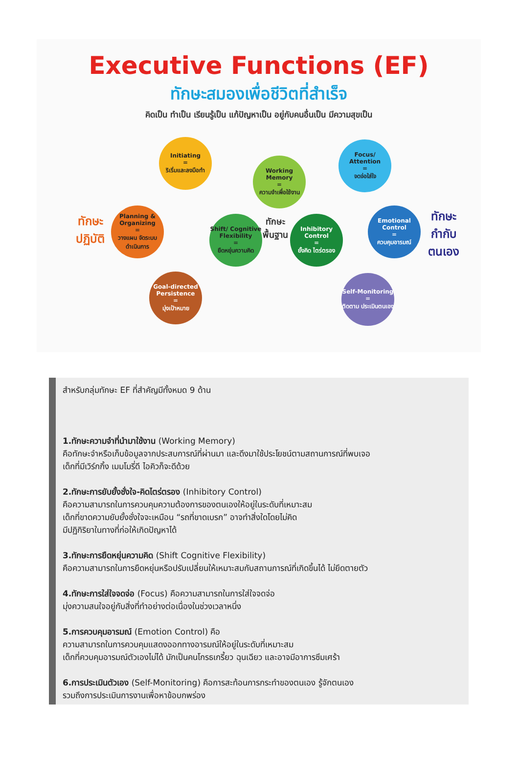Executive Functions (EF)
ทักษะสมองเพื่อชีวิตที่สำเร็จ
คิดเป็น ทำเป็น เรียนรู้เป็น แก้ปัญหาเป็น อยู่กับคนอื่นเป็น มีความสุขเป็น
ทักษะ
ปฏิบัติ
Initiating
=
ริเริ่มและลงมือทำ
Planning & Organizing
=
วางแผน จัดระบบ ดำเนินการ
Goal-directed Persistence
=
มุ่งเป้าหมาย
Working Memory
=
ความจำเพื่อใช้งาน
Shift/ Cognitive Flexibility
=
ยืดหยุ่นความคิด
ทักษะ
พื้นฐาน
Inhibitory Control
=
ยั้งคิด ไตร่ตรอง
Focus/ Attention
=
จดจ่อใส่ใจ
Emotional Control
=
ควบคุมอารมณ์
Self-Monitoring
=
ติดตาม ประเมินตนเอง
ทักษะ
กำกับ
ตนเอง
สำหรับกลุ่มทักษะ EF ที่สำคัญมีทั้งหมด 9 ด้าน
1.ทักษะความจำที่นำมาใช้งาน (Working Memory)
คือทักษะจำหรือเก็บข้อมูลจากประสบการณ์ที่ผ่านมา และดึงมาใช้ประโยชน์ตามสถานการณ์ที่พบเจอ
เด็กที่มีเวิร์กกิ้ง เมมโมรี่ดี ไอคิวก็จะดีด้วย
2.ทักษะการยับยั้งชั่งใจ-คิดไตร่ตรอง (Inhibitory Control)
คือความสามารถในการควบคุมความต้องการของตนเองให้อยู่ในระดับที่เหมาะสม
เด็กที่ขาดความยับยั้งชั่งใจจะเหมือน “รถที่ขาดเบรก” อาจทำสิ่งใดโดยไม่คิด
มีปฏิกิริยาในทางที่ก่อให้เกิดปัญหาได้
3.ทักษะการยืดหยุ่นความคิด (Shift Cognitive Flexibility)
คือความสามารถในการยืดหยุ่นหรือปรับเปลี่ยนให้เหมาะสมกับสถานการณ์ที่เกิดขึ้นได้ ไม่ยึดตายตัว
4.ทักษะการใส่ใจจดจ่อ (Focus) คือความสามารถในการใส่ใจจดจ่อ
มุ่งความสนใจอยู่กับสิ่งที่ทำอย่างต่อเนื่องในช่วงเวลาหนึ่ง
5.การควบคุมอารมณ์ (Emotion Control) คือ
ความสามารถในการควบคุมแสดงออกทางอารมณ์ให้อยู่ในระดับที่เหมาะสม
เด็กที่ควบคุมอารมณ์ตัวเองไม่ได้ มักเป็นคนโกรธเกรี้ยว ฉุนเฉียว และอาจมีอาการซึมเศร้า
6.การประเมินตัวเอง (Self-Monitoring) คือการสะท้อนการกระทำของตนเอง รู้จักตนเอง
รวมถึงการประเมินการงานเพื่อหาข้อบกพร่อง